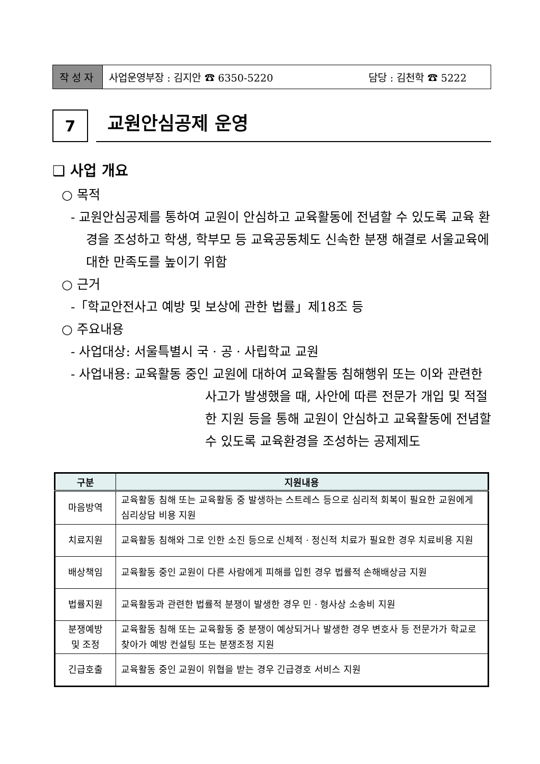작성자
사업운영부장 : 김지안 ☎ 6350-5220 담당 : 김천학 ☎ 5222
7
교원안심공제 운영
❑ 사업 개요
○ 목적
- 교원안심공제를 통하여 교원이 안심하고 교육활동에 전념할 수 있도록 교육 환경을 조성하고 학생, 학부모 등 교육공동체도 신속한 분쟁 해결로 서울교육에 대한 만족도를 높이기 위함
○ 근거
-「학교안전사고 예방 및 보상에 관한 법률」제18조 등
○ 주요내용
- 사업대상: 서울특별시 국 · 공 · 사립학교 교원
- 사업내용: 교육활동 중인 교원에 대하여 교육활동 침해행위 또는 이와 관련한 사고가 발생했을 때, 사안에 따른 전문가 개입 및 적절한 지원 등을 통해 교원이 안심하고 교육활동에 전념할 수 있도록 교육환경을 조성하는 공제제도
| 구분 | 지원내용 |
| --- | --- |
| 마음방역 | 교육활동 침해 또는 교육활동 중 발생하는 스트레스 등으로 심리적 회복이 필요한 교원에게 심리상담 비용 지원 |
| 치료지원 | 교육활동 침해와 그로 인한 소진 등으로 신체적 · 정신적 치료가 필요한 경우 치료비용 지원 |
| 배상책임 | 교육활동 중인 교원이 다른 사람에게 피해를 입힌 경우 법률적 손해배상금 지원 |
| 법률지원 | 교육활동과 관련한 법률적 분쟁이 발생한 경우 민 · 형사상 소송비 지원 |
| 분쟁예방 및 조정 | 교육활동 침해 또는 교육활동 중 분쟁이 예상되거나 발생한 경우 변호사 등 전문가가 학교로 찾아가 예방 컨설팅 또는 분쟁조정 지원 |
| 긴급호출 | 교육활동 중인 교원이 위협을 받는 경우 긴급경호 서비스 지원 |